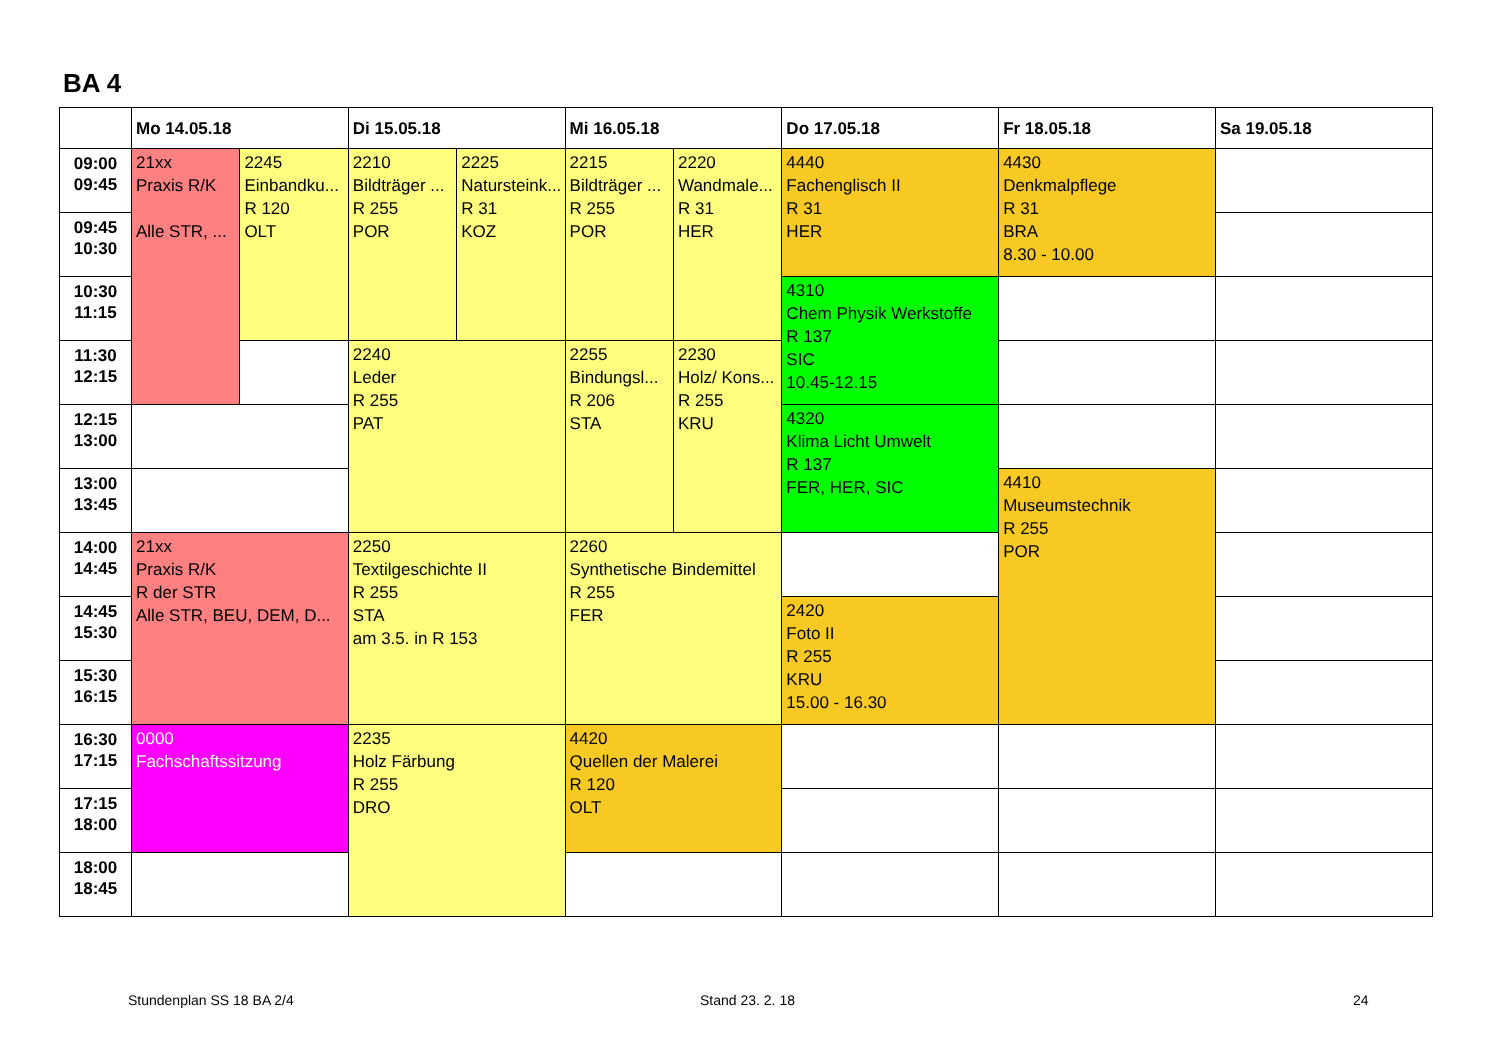BA 4
| | Mo 14.05.18 | | Di 15.05.18 | | Mi 16.05.18 | | Do 17.05.18 | Fr 18.05.18 | Sa 19.05.18 |
| --- | --- | --- | --- | --- | --- | --- | --- | --- | --- |
| 09:00 09:45 | 21xx Praxis R/K Alle STR, ... | 2245 Einbandku... R 120 OLT | 2210 Bildträger ... R 255 POR | 2225 Natursteink... R 31 KOZ | 2215 Bildträger ... R 255 POR | 2220 Wandmale... R 31 HER | 4440 Fachenglisch II R 31 HER | 4430 Denkmalpflege R 31 BRA 8.30 - 10.00 | |
| 09:45 10:30 | | | | | | | | | |
| 10:30 11:15 | | | | | | | 4310 Chem Physik Werkstoffe R 137 SIC 10.45-12.15 | | |
| 11:30 12:15 | | | 2240 Leder R 255 PAT | | 2255 Bindungsl... R 206 STA | 2230 Holz/ Kons... R 255 KRU | | | |
| 12:15 13:00 | | | | | | | 4320 Klima Licht Umwelt R 137 FER, HER, SIC | | |
| 13:00 13:45 | | | | | | | | 4410 Museumstechnik R 255 POR | |
| 14:00 14:45 | 21xx Praxis R/K R der STR Alle STR, BEU, DEM, D... | | 2250 Textilgeschichte II R 255 STA am 3.5. in R 153 | | 2260 Synthetische Bindemittel R 255 FER | | | | |
| 14:45 15:30 | | | | | | | 2420 Foto II R 255 KRU 15.00 - 16.30 | | |
| 15:30 16:15 | | | | | | | | | |
| 16:30 17:15 | 0000 Fachschaftssitzung | | 2235 Holz Färbung R 255 DRO | | 4420 Quellen der Malerei R 120 OLT | | | | |
| 17:15 18:00 | | | | | | | | | |
| 18:00 18:45 | | | | | | | | | |
Stundenplan SS 18 BA 2/4 Stand 23. 2. 18 24